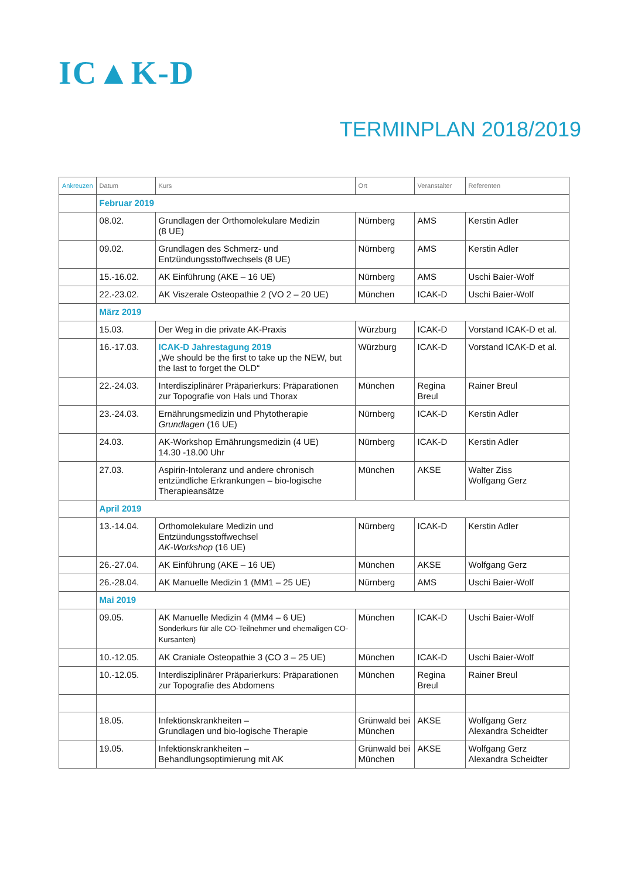IC▲K-D
TERMINPLAN 2018/2019
| Ankreuzen | Datum | Kurs | Ort | Veranstalter | Referenten |
| --- | --- | --- | --- | --- | --- |
| | Februar 2019 | | | | |
| | 08.02. | Grundlagen der Orthomolekulare Medizin (8 UE) | Nürnberg | AMS | Kerstin Adler |
| | 09.02. | Grundlagen des Schmerz- und Entzündungsstoffwechsels (8 UE) | Nürnberg | AMS | Kerstin Adler |
| | 15.-16.02. | AK Einführung (AKE – 16 UE) | Nürnberg | AMS | Uschi Baier-Wolf |
| | 22.-23.02. | AK Viszerale Osteopathie 2 (VO 2 – 20 UE) | München | ICAK-D | Uschi Baier-Wolf |
| | März 2019 | | | | |
| | 15.03. | Der Weg in die private AK-Praxis | Würzburg | ICAK-D | Vorstand ICAK-D et al. |
| | 16.-17.03. | ICAK-D Jahrestagung 2019 „We should be the first to take up the NEW, but the last to forget the OLD“ | Würzburg | ICAK-D | Vorstand ICAK-D et al. |
| | 22.-24.03. | Interdisziplinärer Präparierkurs: Präparationen zur Topografie von Hals und Thorax | München | Regina Breul | Rainer Breul |
| | 23.-24.03. | Ernährungsmedizin und Phytotherapie Grundlagen (16 UE) | Nürnberg | ICAK-D | Kerstin Adler |
| | 24.03. | AK-Workshop Ernährungsmedizin (4 UE) 14.30 -18.00 Uhr | Nürnberg | ICAK-D | Kerstin Adler |
| | 27.03. | Aspirin-Intoleranz und andere chronisch entzündliche Erkrankungen – bio-logische Therapieansätze | München | AKSE | Walter Ziss Wolfgang Gerz |
| | April 2019 | | | | |
| | 13.-14.04. | Orthomolekulare Medizin und Entzündungsstoffwechsel AK-Workshop (16 UE) | Nürnberg | ICAK-D | Kerstin Adler |
| | 26.-27.04. | AK Einführung (AKE – 16 UE) | München | AKSE | Wolfgang Gerz |
| | 26.-28.04. | AK Manuelle Medizin 1 (MM1 – 25 UE) | Nürnberg | AMS | Uschi Baier-Wolf |
| | Mai 2019 | | | | |
| | 09.05. | AK Manuelle Medizin 4 (MM4 – 6 UE) Sonderkurs für alle CO-Teilnehmer und ehemaligen CO-Kursanten) | München | ICAK-D | Uschi Baier-Wolf |
| | 10.-12.05. | AK Craniale Osteopathie 3 (CO 3 – 25 UE) | München | ICAK-D | Uschi Baier-Wolf |
| | 10.-12.05. | Interdisziplinärer Präparierkurs: Präparationen zur Topografie des Abdomens | München | Regina Breul | Rainer Breul |
| | 18.05. | Infektionskrankheiten – Grundlagen und bio-logische Therapie | Grünwald bei München | AKSE | Wolfgang Gerz Alexandra Scheidter |
| | 19.05. | Infektionskrankheiten – Behandlungsoptimierung mit AK | Grünwald bei München | AKSE | Wolfgang Gerz Alexandra Scheidter |